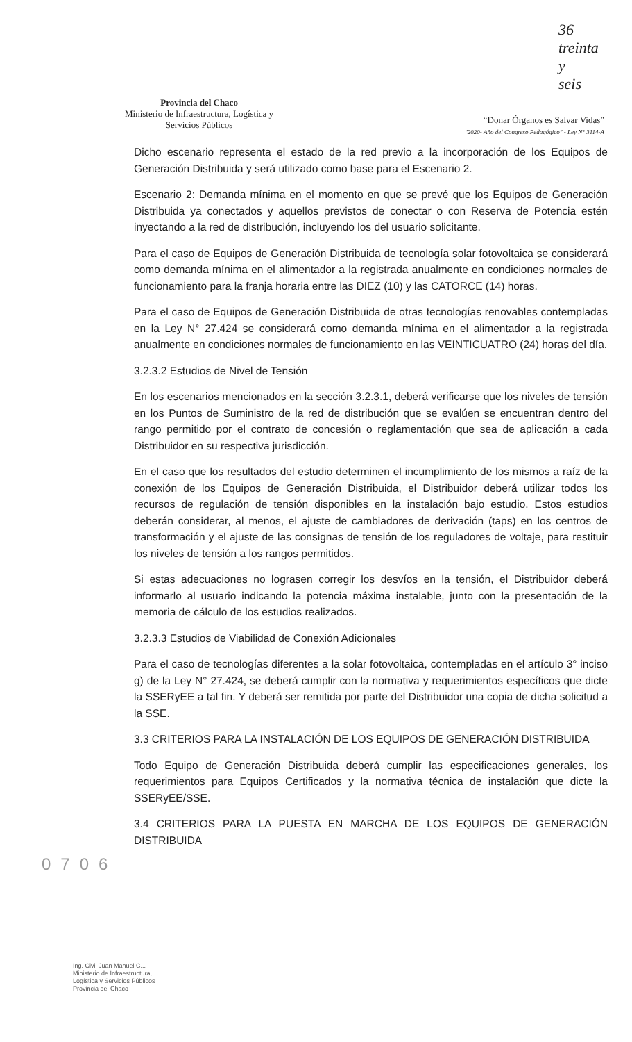36
treinta
y
seis
Provincia del Chaco
Ministerio de Infraestructura, Logística y
Servicios Públicos
“Donar Órganos es Salvar Vidas”
"2020- Año del Congreso Pedagógico" - Ley N° 3114-A
Dicho escenario representa el estado de la red previo a la incorporación de los Equipos de Generación Distribuida y será utilizado como base para el Escenario 2.
Escenario 2: Demanda mínima en el momento en que se prevé que los Equipos de Generación Distribuida ya conectados y aquellos previstos de conectar o con Reserva de Potencia estén inyectando a la red de distribución, incluyendo los del usuario solicitante.
Para el caso de Equipos de Generación Distribuida de tecnología solar fotovoltaica se considerará como demanda mínima en el alimentador a la registrada anualmente en condiciones normales de funcionamiento para la franja horaria entre las DIEZ (10) y las CATORCE (14) horas.
Para el caso de Equipos de Generación Distribuida de otras tecnologías renovables contempladas en la Ley N° 27.424 se considerará como demanda mínima en el alimentador a la registrada anualmente en condiciones normales de funcionamiento en las VEINTICUATRO (24) horas del día.
3.2.3.2 Estudios de Nivel de Tensión
En los escenarios mencionados en la sección 3.2.3.1, deberá verificarse que los niveles de tensión en los Puntos de Suministro de la red de distribución que se evalúen se encuentran dentro del rango permitido por el contrato de concesión o reglamentación que sea de aplicación a cada Distribuidor en su respectiva jurisdicción.
En el caso que los resultados del estudio determinen el incumplimiento de los mismos a raíz de la conexión de los Equipos de Generación Distribuida, el Distribuidor deberá utilizar todos los recursos de regulación de tensión disponibles en la instalación bajo estudio. Estos estudios deberán considerar, al menos, el ajuste de cambiadores de derivación (taps) en los centros de transformación y el ajuste de las consignas de tensión de los reguladores de voltaje, para restituir los niveles de tensión a los rangos permitidos.
Si estas adecuaciones no lograsen corregir los desvíos en la tensión, el Distribuidor deberá informarlo al usuario indicando la potencia máxima instalable, junto con la presentación de la memoria de cálculo de los estudios realizados.
3.2.3.3 Estudios de Viabilidad de Conexión Adicionales
Para el caso de tecnologías diferentes a la solar fotovoltaica, contempladas en el artículo 3° inciso g) de la Ley N° 27.424, se deberá cumplir con la normativa y requerimientos específicos que dicte la SSERyEE a tal fin. Y deberá ser remitida por parte del Distribuidor una copia de dicha solicitud a la SSE.
3.3 CRITERIOS PARA LA INSTALACIÓN DE LOS EQUIPOS DE GENERACIÓN DISTRIBUIDA
Todo Equipo de Generación Distribuida deberá cumplir las especificaciones generales, los requerimientos para Equipos Certificados y la normativa técnica de instalación que dicte la SSERyEE/SSE.
3.4 CRITERIOS PARA LA PUESTA EN MARCHA DE LOS EQUIPOS DE GENERACIÓN DISTRIBUIDA
0706
Ing. Civil Juan Manuel C...
Ministerio de Infraestructura,
Logística y Servicios Públicos
Provincia del Chaco